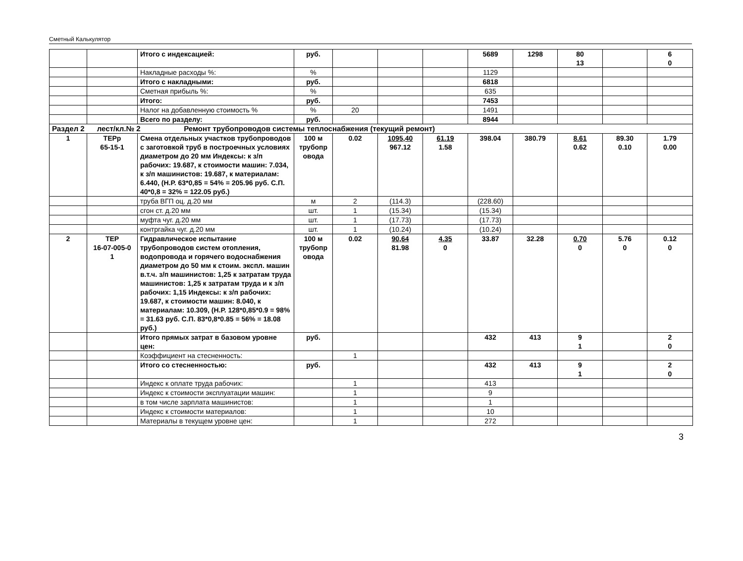Сметный Калькулятор
| | | Итого с индексацией: | руб. | | | | 5689 | 1298 | 80 13 | | 6 0 |
| | | Накладные расходы %: | % | | | | 1129 | | | | |
| | | Итого с накладными: | руб. | | | | 6818 | | | | |
| | | Сметная прибыль %: | % | | | | 635 | | | | |
| | | Итого: | руб. | | | | 7453 | | | | |
| | | Налог на добавленную стоимость % | % | 20 | | | 1491 | | | | |
| | | Всего по разделу: | руб. | | | | 8944 | | | | |
| Раздел 2 лест/кл.№ 2 Ремонт трубопроводов системы теплоснабжения (текущий ремонт) | | | | | | | | | | | |
| 1 | ТЕРр 65-15-1 | Смена отдельных участков трубопроводов с заготовкой труб в построечных условиях диаметром до 20 мм Индексы: к з/п рабочих: 19.687, к стоимости машин: 7.034, к з/п машинистов: 19.687, к материалам: 6.440, (Н.Р. 63*0,85 = 54% = 205.96 руб. С.П. 40*0,8 = 32% = 122.05 руб.) | 100 м трубопр овода | 0.02 | 1095,40 967.12 | 61.19 1.58 | 398.04 | 380.79 | 8.61 0.62 | 89.30 0.10 | 1.79 0.00 |
| | | труба ВГП оц. д.20 мм | м | 2 | (114.3) | | (228.60) | | | | |
| | | сгон ст. д.20 мм | шт. | 1 | (15.34) | | (15.34) | | | | |
| | | муфта чуг. д.20 мм | шт. | 1 | (17.73) | | (17.73) | | | | |
| | | контргайка чуг. д.20 мм | шт. | 1 | (10.24) | | (10.24) | | | | |
| 2 | ТЕР 16-07-005-0 1 | Гидравлическое испытание трубопроводов систем отопления, водопровода и горячего водоснабжения диаметром до 50 мм к стоим. экспл. машин в.т.ч. з/п машинистов: 1,25 к затратам труда машинистов: 1,25 к затратам труда и к з/п рабочих: 1,15 Индексы: к з/п рабочих: 19.687, к стоимости машин: 8.040, к материалам: 10.309, (Н.Р. 128*0,85*0.9 = 98% = 31.63 руб. С.П. 83*0,8*0.85 = 56% = 18.08 руб.) | 100 м трубопр овода | 0.02 | 90,64 81.98 | 4.35 0 | 33.87 | 32.28 | 0.70 0 | 5.76 0 | 0.12 0 |
| | | Итого прямых затрат в базовом уровне цен: | руб. | | | | 432 | 413 | 9 1 | | 2 0 |
| | | Коэффициент на стесненность: | | 1 | | | | | | | |
| | | Итого со стесненностью: | руб. | | | | 432 | 413 | 9 1 | | 2 0 |
| | | Индекс к оплате труда рабочих: | | 1 | | | 413 | | | | |
| | | Индекс к стоимости эксплуатации машин: | | 1 | | | 9 | | | | |
| | | в том числе зарплата машинистов: | | 1 | | | 1 | | | | |
| | | Индекс к стоимости материалов: | | 1 | | | 10 | | | | |
| | | Материалы в текущем уровне цен: | | 1 | | | 272 | | | | |
3